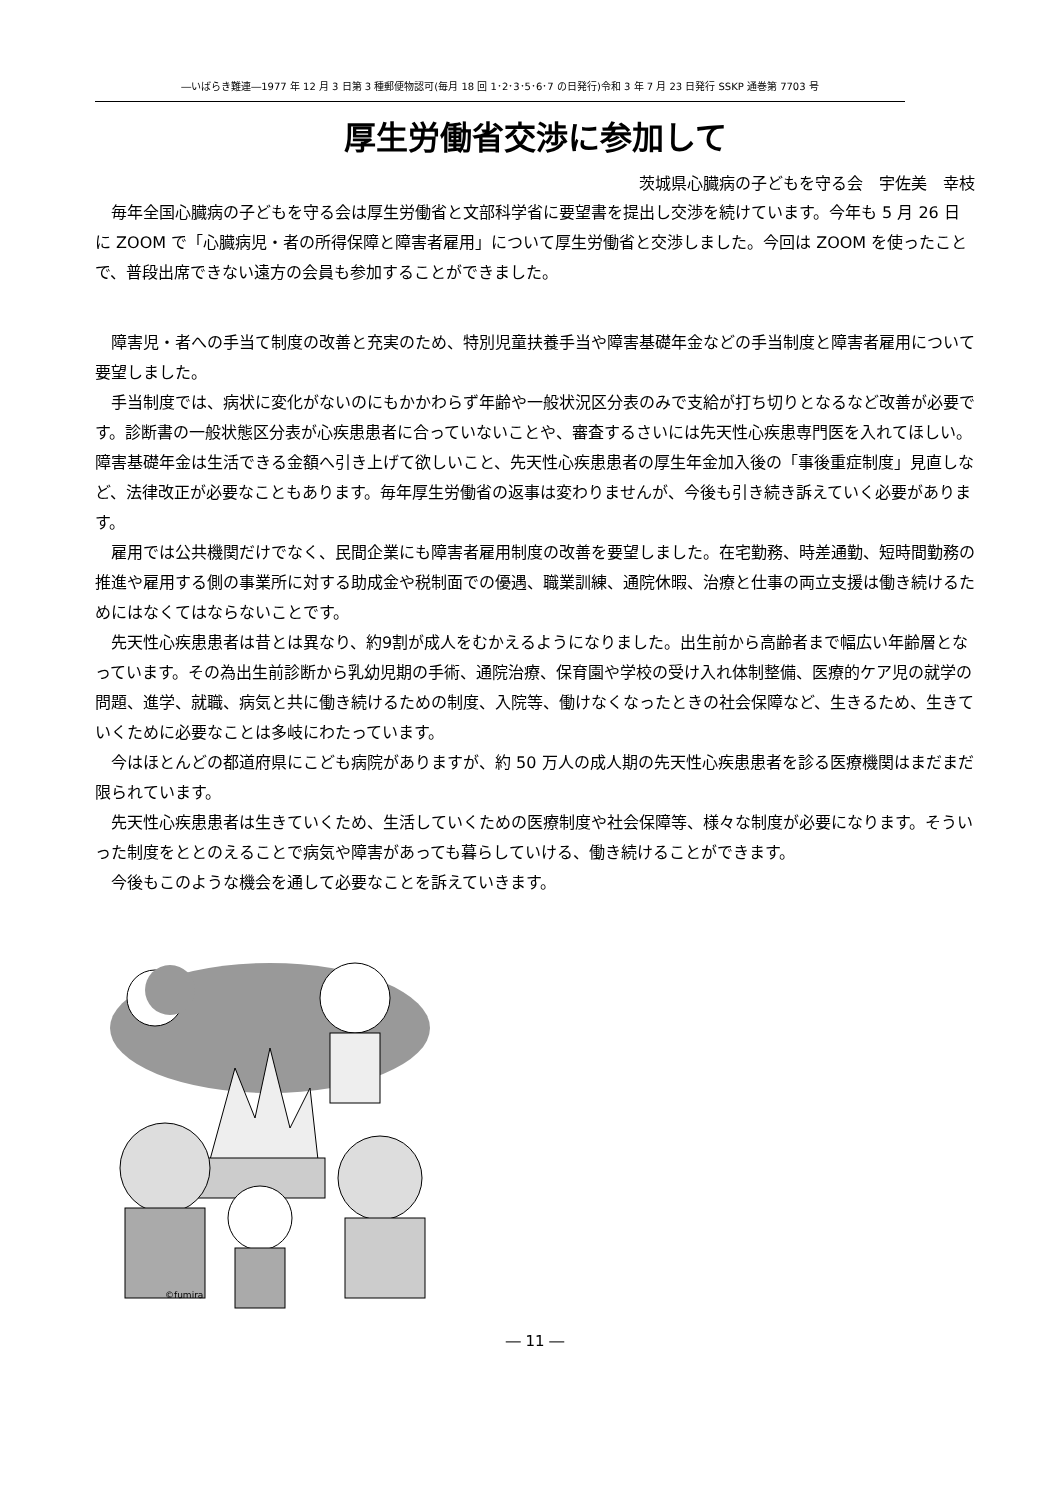―いばらき難連―1977 年 12 月 3 日第 3 種郵便物認可(毎月 18 回 1･2･3･5･6･7 の日発行)令和 3 年 7 月 23 日発行 SSKP 通巻第 7703 号
厚生労働省交渉に参加して
茨城県心臓病の子どもを守る会　宇佐美　幸枝
毎年全国心臓病の子どもを守る会は厚生労働省と文部科学省に要望書を提出し交渉を続けています。今年も 5 月 26 日に ZOOM で「心臓病児・者の所得保障と障害者雇用」について厚生労働省と交渉しました。今回は ZOOM を使ったことで、普段出席できない遠方の会員も参加することができました。
障害児・者への手当て制度の改善と充実のため、特別児童扶養手当や障害基礎年金などの手当制度と障害者雇用について要望しました。
手当制度では、病状に変化がないのにもかかわらず年齢や一般状況区分表のみで支給が打ち切りとなるなど改善が必要です。診断書の一般状態区分表が心疾患患者に合っていないことや、審査するさいには先天性心疾患専門医を入れてほしい。障害基礎年金は生活できる金額へ引き上げて欲しいこと、先天性心疾患患者の厚生年金加入後の「事後重症制度」見直しなど、法律改正が必要なこともあります。毎年厚生労働省の返事は変わりませんが、今後も引き続き訴えていく必要があります。
雇用では公共機関だけでなく、民間企業にも障害者雇用制度の改善を要望しました。在宅勤務、時差通勤、短時間勤務の推進や雇用する側の事業所に対する助成金や税制面での優遇、職業訓練、通院休暇、治療と仕事の両立支援は働き続けるためにはなくてはならないことです。
先天性心疾患患者は昔とは異なり、約9割が成人をむかえるようになりました。出生前から高齢者まで幅広い年齢層となっています。その為出生前診断から乳幼児期の手術、通院治療、保育園や学校の受け入れ体制整備、医療的ケア児の就学の問題、進学、就職、病気と共に働き続けるための制度、入院等、働けなくなったときの社会保障など、生きるため、生きていくために必要なことは多岐にわたっています。
今はほとんどの都道府県にこども病院がありますが、約 50 万人の成人期の先天性心疾患患者を診る医療機関はまだまだ限られています。
先天性心疾患患者は生きていくため、生活していくための医療制度や社会保障等、様々な制度が必要になります。そういった制度をととのえることで病気や障害があっても暮らしていける、働き続けることができます。
今後もこのような機会を通して必要なことを訴えていきます。
©fumira
― 11 ―